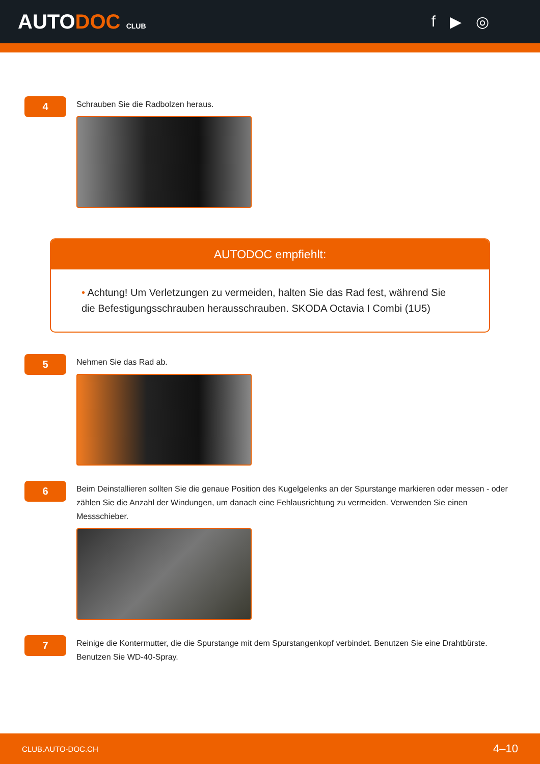AUTODOC CLUB
f ▶ ◎
4
Schrauben Sie die Radbolzen heraus.
AUTODOC empfiehlt:
• Achtung! Um Verletzungen zu vermeiden, halten Sie das Rad fest, während Sie die Befestigungsschrauben herausschrauben. SKODA Octavia I Combi (1U5)
5
Nehmen Sie das Rad ab.
6
Beim Deinstallieren sollten Sie die genaue Position des Kugelgelenks an der Spurstange markieren oder messen - oder zählen Sie die Anzahl der Windungen, um danach eine Fehlausrichtung zu vermeiden. Verwenden Sie einen Messschieber.
7
Reinige die Kontermutter, die die Spurstange mit dem Spurstangenkopf verbindet. Benutzen Sie eine Drahtbürste. Benutzen Sie WD-40-Spray.
CLUB.AUTO-DOC.CH 4–10